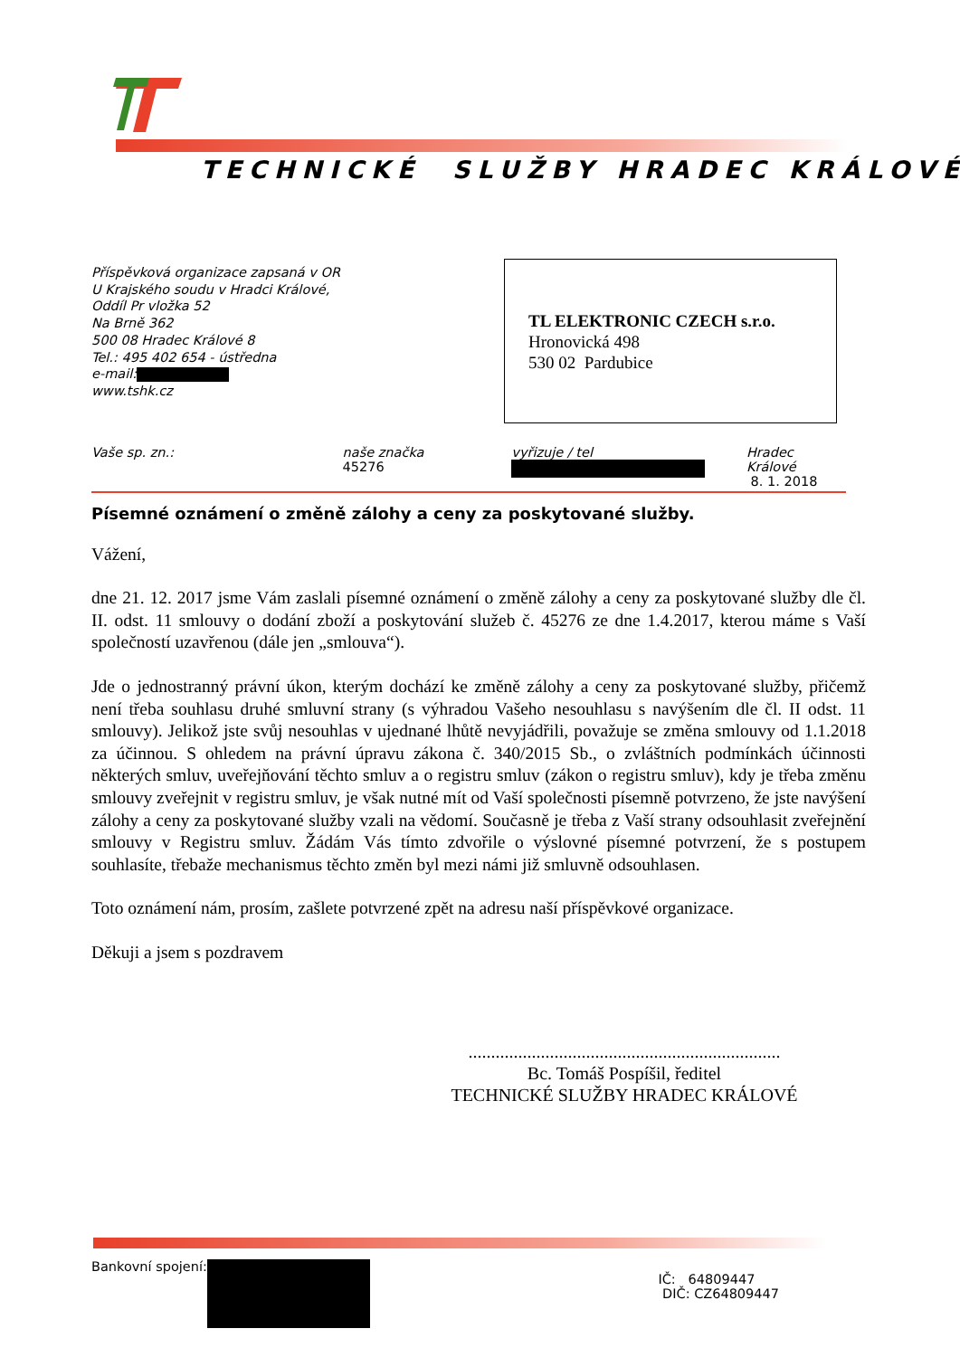TECHNICKÉ SLUŽBY HRADEC KRÁLOVÉ
Příspěvková organizace zapsaná v OR
U Krajského soudu v Hradci Králové,
Oddíl Pr vložka 52
Na Brně 362
500 08 Hradec Králové 8
Tel.: 495 402 654 - ústředna
e-mail:
www.tshk.cz
TL ELEKTRONIC CZECH s.r.o.
Hronovická 498
530 02 Pardubice
Vaše sp. zn.: naše značka
45276
vyřizuje / tel Hradec Králové
8. 1. 2018
Písemné oznámení o změně zálohy a ceny za poskytované služby.
Vážení,
dne 21. 12. 2017 jsme Vám zaslali písemné oznámení o změně zálohy a ceny za poskytované služby dle čl. II. odst. 11 smlouvy o dodání zboží a poskytování služeb č. 45276 ze dne 1.4.2017, kterou máme s Vaší společností uzavřenou (dále jen „smlouva“).
Jde o jednostranný právní úkon, kterým dochází ke změně zálohy a ceny za poskytované služby, přičemž není třeba souhlasu druhé smluvní strany (s výhradou Vašeho nesouhlasu s navýšením dle čl. II odst. 11 smlouvy). Jelikož jste svůj nesouhlas v ujednané lhůtě nevyjádřili, považuje se změna smlouvy od 1.1.2018 za účinnou. S ohledem na právní úpravu zákona č. 340/2015 Sb., o zvláštních podmínkách účinnosti některých smluv, uveřejňování těchto smluv a o registru smluv (zákon o registru smluv), kdy je třeba změnu smlouvy zveřejnit v registru smluv, je však nutné mít od Vaší společnosti písemně potvrzeno, že jste navýšení zálohy a ceny za poskytované služby vzali na vědomí. Současně je třeba z Vaší strany odsouhlasit zveřejnění smlouvy v Registru smluv. Žádám Vás tímto zdvořile o výslovné písemné potvrzení, že s postupem souhlasíte, třebaže mechanismus těchto změn byl mezi námi již smluvně odsouhlasen.
Toto oznámení nám, prosím, zašlete potvrzené zpět na adresu naší příspěvkové organizace.
Děkuji a jsem s pozdravem
.....................................................................
Bc. Tomáš Pospíšil, ředitel
TECHNICKÉ SLUŽBY HRADEC KRÁLOVÉ
Bankovní spojení:
IČ: 64809447
DIČ: CZ64809447